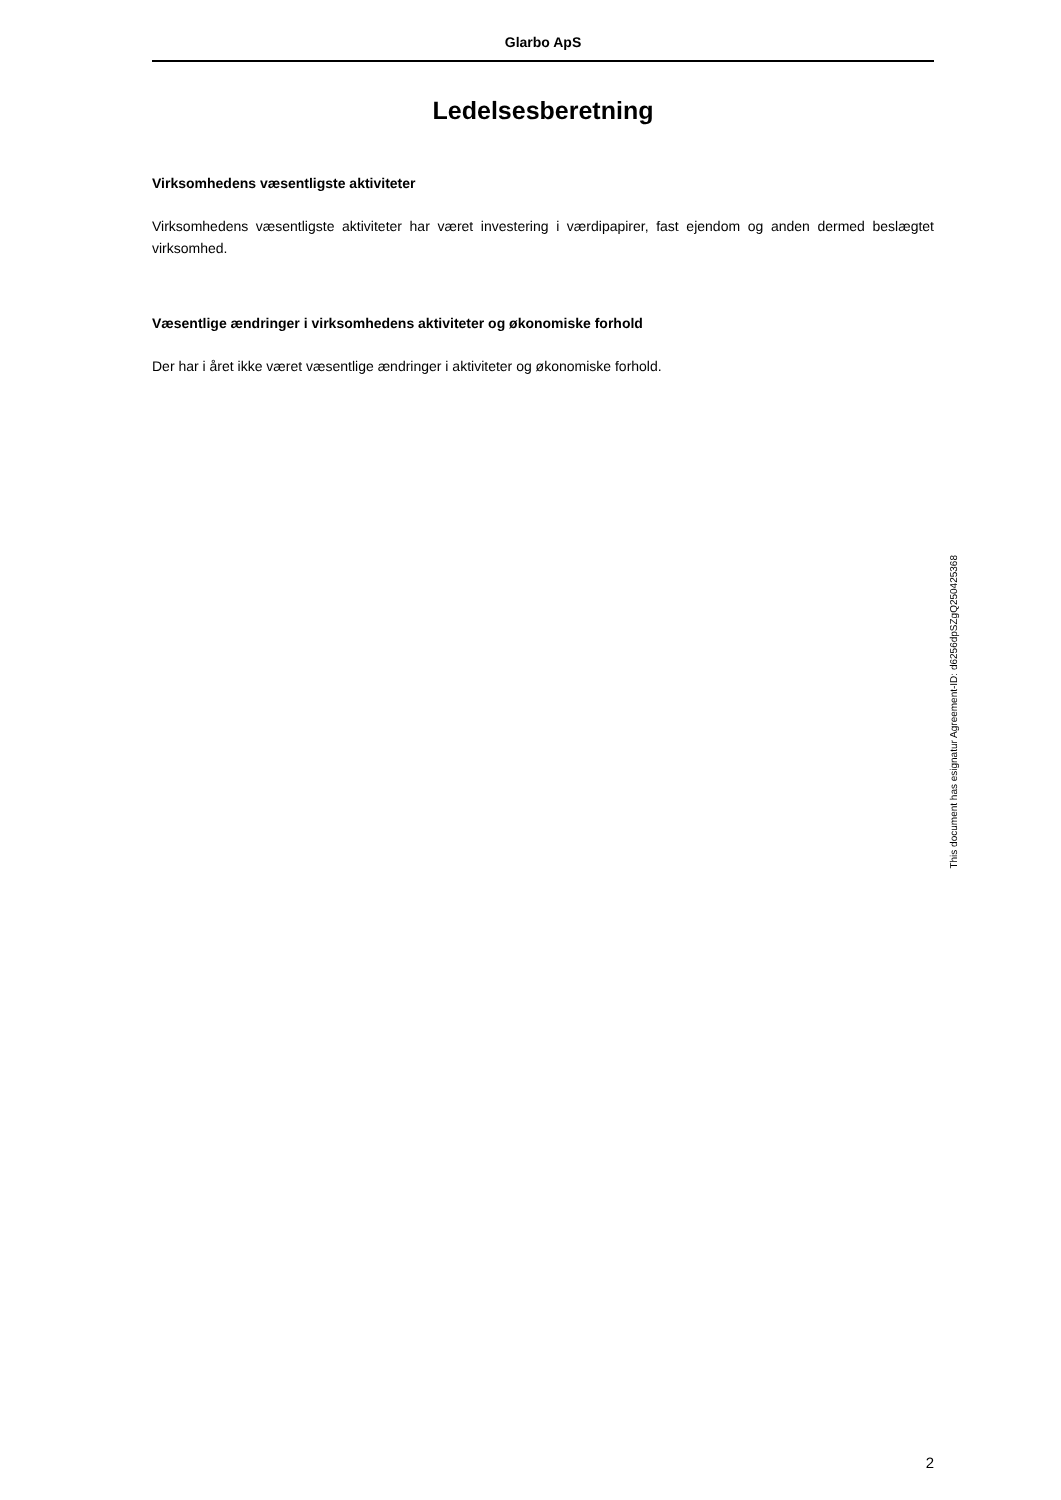Glarbo ApS
Ledelsesberetning
Virksomhedens væsentligste aktiviteter
Virksomhedens væsentligste aktiviteter har været investering i værdipapirer, fast ejendom og anden dermed beslægtet virksomhed.
Væsentlige ændringer i virksomhedens aktiviteter og økonomiske forhold
Der har i året ikke været væsentlige ændringer i aktiviteter og økonomiske forhold.
2
This document has esignatur Agreement-ID: d6256dpSZgQ250425368